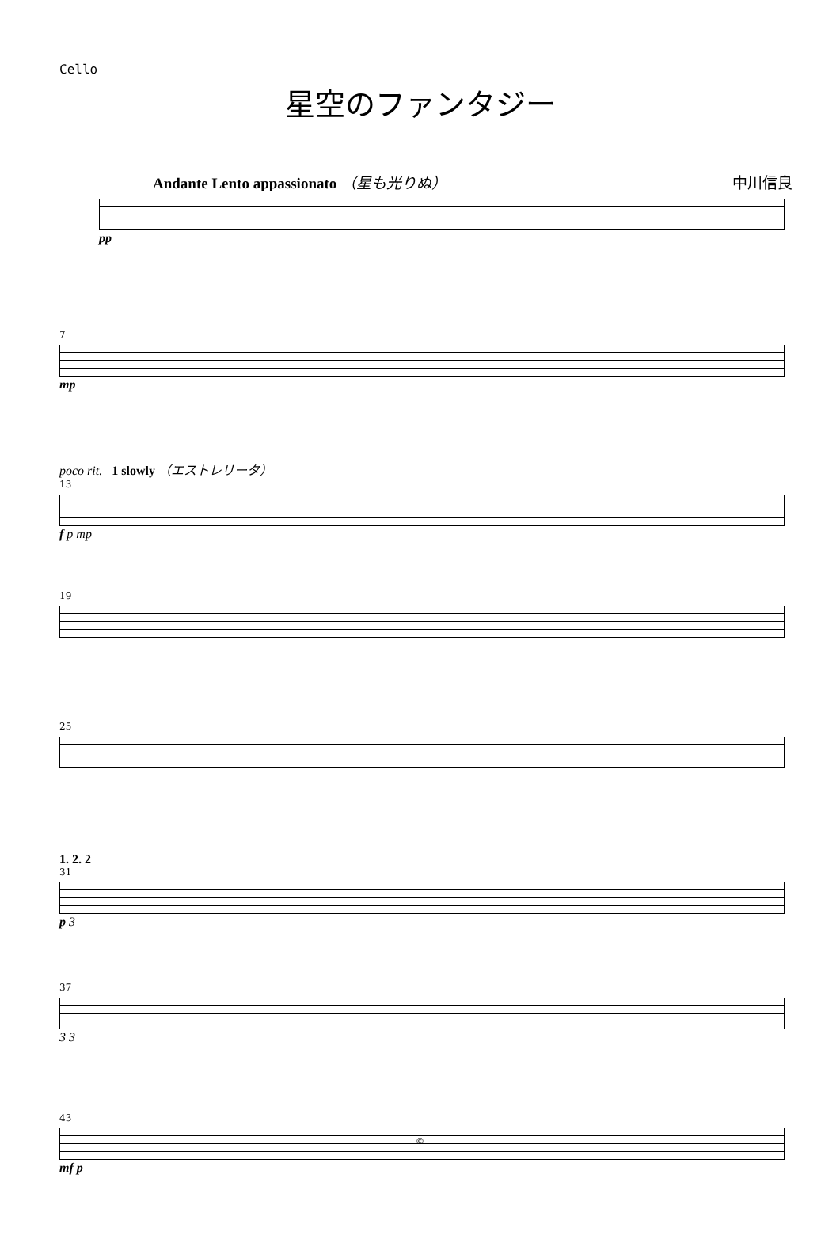Cello
星空のファンタジー
Andante Lento appassionato （星も光りぬ） 中川信良
pp
7
mp
poco rit. 1 slowly （エストレリータ）
13
f p mp
19
25
1. 2. 2
31
p 3
37
3 3
43
mf p
©